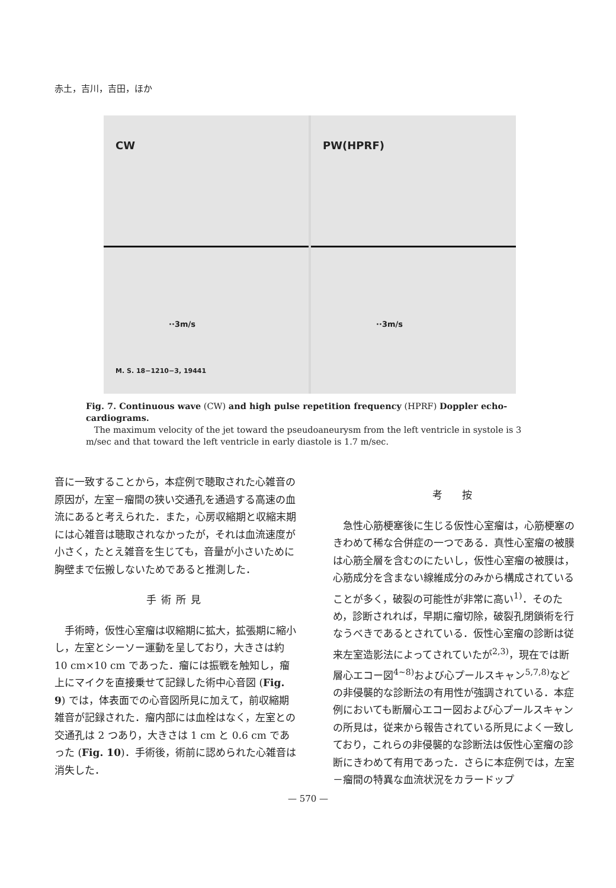赤土，吉川，吉田，ほか
CW
··3m/s
M. S. 18−1210−3, 19441
PW(HPRF)
··3m/s
Fig. 7. Continuous wave (CW) and high pulse repetition frequency (HPRF) Doppler echo-cardiograms.
The maximum velocity of the jet toward the pseudoaneurysm from the left ventricle in systole is 3 m/sec and that toward the left ventricle in early diastole is 1.7 m/sec.
音に一致することから，本症例で聴取された心雑音の原因が，左室－瘤間の狭い交通孔を通過する高速の血流にあると考えられた．また，心房収縮期と収縮末期には心雑音は聴取されなかったが，それは血流速度が小さく，たとえ雑音を生じても，音量が小さいために胸壁まで伝搬しないためであると推測した．
手術所見
手術時，仮性心室瘤は収縮期に拡大，拡張期に縮小し，左室とシーソー運動を呈しており，大きさは約 10 cm×10 cm であった．瘤には振戦を触知し，瘤上にマイクを直接乗せて記録した術中心音図 (Fig. 9) では，体表面での心音図所見に加えて，前収縮期雑音が記録された．瘤内部には血栓はなく，左室との交通孔は 2 つあり，大きさは 1 cm と 0.6 cm であった (Fig. 10)．手術後，術前に認められた心雑音は消失した．
考　按
急性心筋梗塞後に生じる仮性心室瘤は，心筋梗塞のきわめて稀な合併症の一つである．真性心室瘤の被膜は心筋全層を含むのにたいし，仮性心室瘤の被膜は，心筋成分を含まない線維成分のみから構成されていることが多く，破裂の可能性が非常に高い<sup>1)</sup>．そのため，診断されれば，早期に瘤切除，破裂孔閉鎖術を行なうべきであるとされている．仮性心室瘤の診断は従来左室造影法によってされていたが<sup>2,3)</sup>，現在では断層心エコー図<sup>4~8)</sup>および心プールスキャン<sup>5,7,8)</sup>などの非侵襲的な診断法の有用性が強調されている．本症例においても断層心エコー図および心プールスキャンの所見は，従来から報告されている所見によく一致しており，これらの非侵襲的な診断法は仮性心室瘤の診断にきわめて有用であった．さらに本症例では，左室－瘤間の特異な血流状況をカラードップ
— 570 —